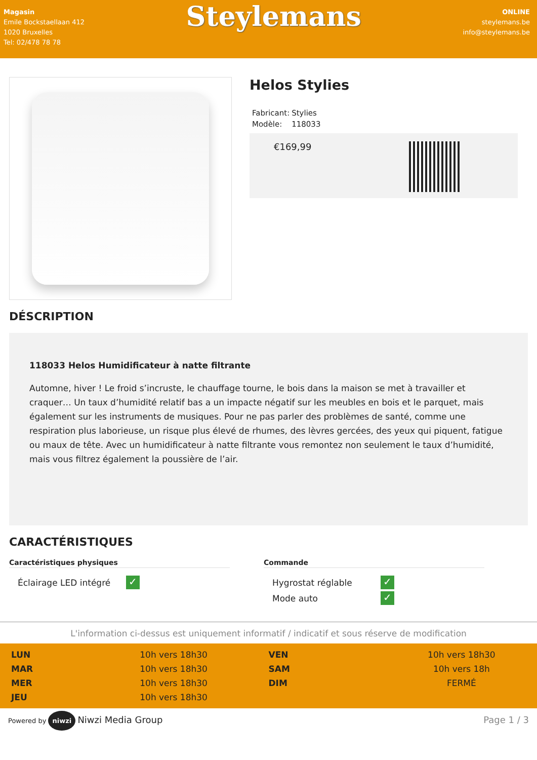Magasin
Emile Bockstaellaan 412
1020 Bruxelles
Tel: 02/478 78 78
Steylemans
ONLINE
steylemans.be
info@steylemans.be
Helos Stylies
| Fabricant: | Stylies |
| Modèle: | 118033 |
€169,99
DÉSCRIPTION
118033 Helos Humidificateur à natte filtrante
Automne, hiver ! Le froid s’incruste, le chauffage tourne, le bois dans la maison se met à travailler et craquer… Un taux d’humidité relatif bas a un impacte négatif sur les meubles en bois et le parquet, mais également sur les instruments de musiques. Pour ne pas parler des problèmes de santé, comme une respiration plus laborieuse, un risque plus élevé de rhumes, des lèvres gercées, des yeux qui piquent, fatigue ou maux de tête. Avec un humidificateur à natte filtrante vous remontez non seulement le taux d’humidité, mais vous filtrez également la poussière de l’air.
CARACTÉRISTIQUES
Caractéristiques physiques
| Éclairage LED intégré | ✓ |
Commande
| Hygrostat réglable | ✓ |
| Mode auto | ✓ |
L'information ci-dessus est uniquement informatif / indicatif et sous réserve de modification
| LUN | 10h vers 18h30 | VEN | 10h vers 18h30 |
| MAR | 10h vers 18h30 | SAM | 10h vers 18h |
| MER | 10h vers 18h30 | DIM | FERMÉ |
| JEU | 10h vers 18h30 | | |
Powered by niwzi Niwzi Media Group
Page 1 / 3